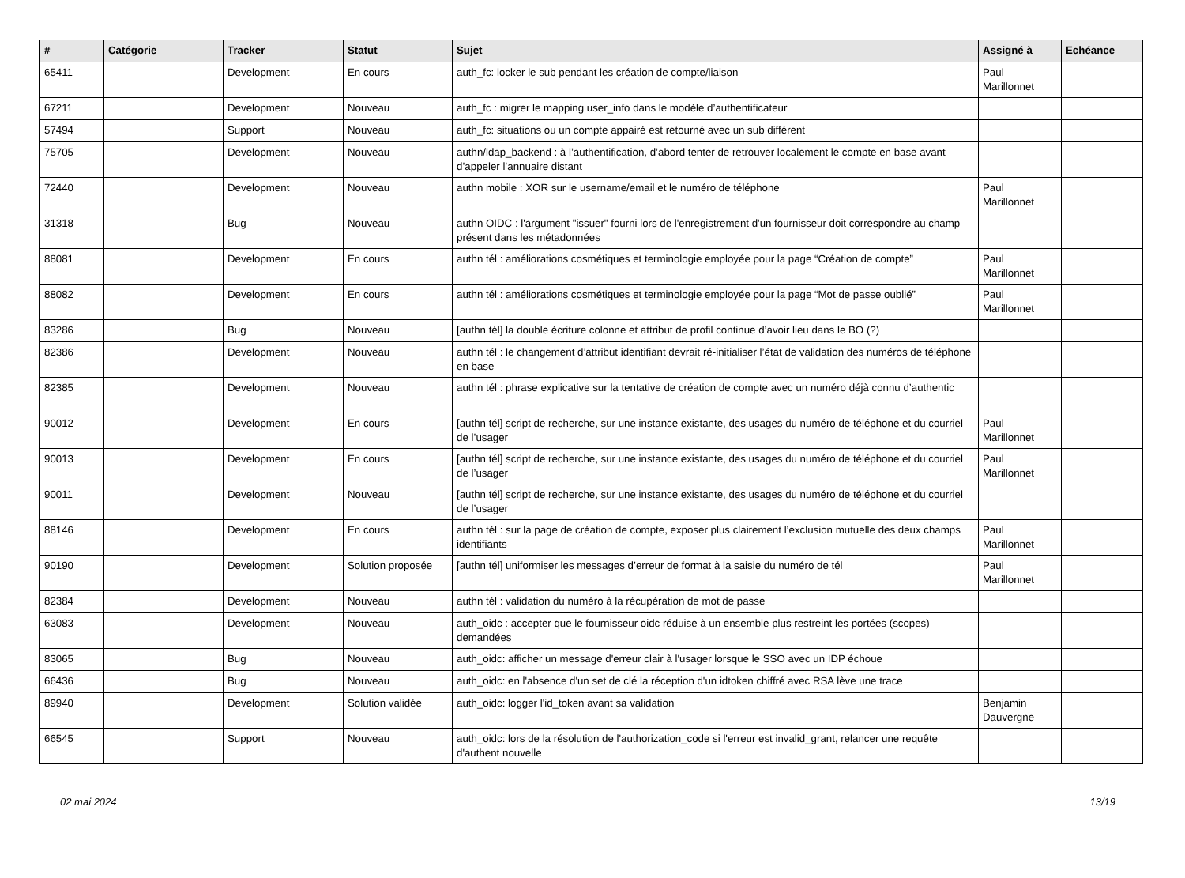| # | Catégorie | Tracker | Statut | Sujet | Assigné à | Echéance |
| --- | --- | --- | --- | --- | --- | --- |
| 65411 | | Development | En cours | auth_fc: locker le sub pendant les création de compte/liaison | Paul Marillonnet | |
| 67211 | | Development | Nouveau | auth_fc : migrer le mapping user_info dans le modèle d’authentificateur | | |
| 57494 | | Support | Nouveau | auth_fc: situations ou un compte appairé est retourné avec un sub différent | | |
| 75705 | | Development | Nouveau | authn/ldap_backend : à l’authentification, d’abord tenter de retrouver localement le compte en base avant d’appeler l’annuaire distant | | |
| 72440 | | Development | Nouveau | authn mobile : XOR sur le username/email et le numéro de téléphone | Paul Marillonnet | |
| 31318 | | Bug | Nouveau | authn OIDC : l'argument "issuer" fourni lors de l'enregistrement d'un fournisseur doit correspondre au champ présent dans les métadonnées | | |
| 88081 | | Development | En cours | authn tél : améliorations cosmétiques et terminologie employée pour la page “Création de compte” | Paul Marillonnet | |
| 88082 | | Development | En cours | authn tél : améliorations cosmétiques et terminologie employée pour la page “Mot de passe oublié” | Paul Marillonnet | |
| 83286 | | Bug | Nouveau | [authn tél] la double écriture colonne et attribut de profil continue d’avoir lieu dans le BO (?) | | |
| 82386 | | Development | Nouveau | authn tél : le changement d’attribut identifiant devrait ré-initialiser l’état de validation des numéros de téléphone en base | | |
| 82385 | | Development | Nouveau | authn tél : phrase explicative sur la tentative de création de compte avec un numéro déjà connu d’authentic | | |
| 90012 | | Development | En cours | [authn tél] script de recherche, sur une instance existante, des usages du numéro de téléphone et du courriel de l’usager | Paul Marillonnet | |
| 90013 | | Development | En cours | [authn tél] script de recherche, sur une instance existante, des usages du numéro de téléphone et du courriel de l’usager | Paul Marillonnet | |
| 90011 | | Development | Nouveau | [authn tél] script de recherche, sur une instance existante, des usages du numéro de téléphone et du courriel de l’usager | | |
| 88146 | | Development | En cours | authn tél : sur la page de création de compte, exposer plus clairement l’exclusion mutuelle des deux champs identifiants | Paul Marillonnet | |
| 90190 | | Development | Solution proposée | [authn tél] uniformiser les messages d’erreur de format à la saisie du numéro de tél | Paul Marillonnet | |
| 82384 | | Development | Nouveau | authn tél : validation du numéro à la récupération de mot de passe | | |
| 63083 | | Development | Nouveau | auth_oidc : accepter que le fournisseur oidc réduise à un ensemble plus restreint les portées (scopes) demandées | | |
| 83065 | | Bug | Nouveau | auth_oidc: afficher un message d'erreur clair à l'usager lorsque le SSO avec un IDP échoue | | |
| 66436 | | Bug | Nouveau | auth_oidc: en l'absence d'un set de clé la réception d'un idtoken chiffré avec RSA lève une trace | | |
| 89940 | | Development | Solution validée | auth_oidc: logger l'id_token avant sa validation | Benjamin Dauvergne | |
| 66545 | | Support | Nouveau | auth_oidc: lors de la résolution de l'authorization_code si l'erreur est invalid_grant, relancer une requête d'authent nouvelle | | |
02 mai 2024 13/19